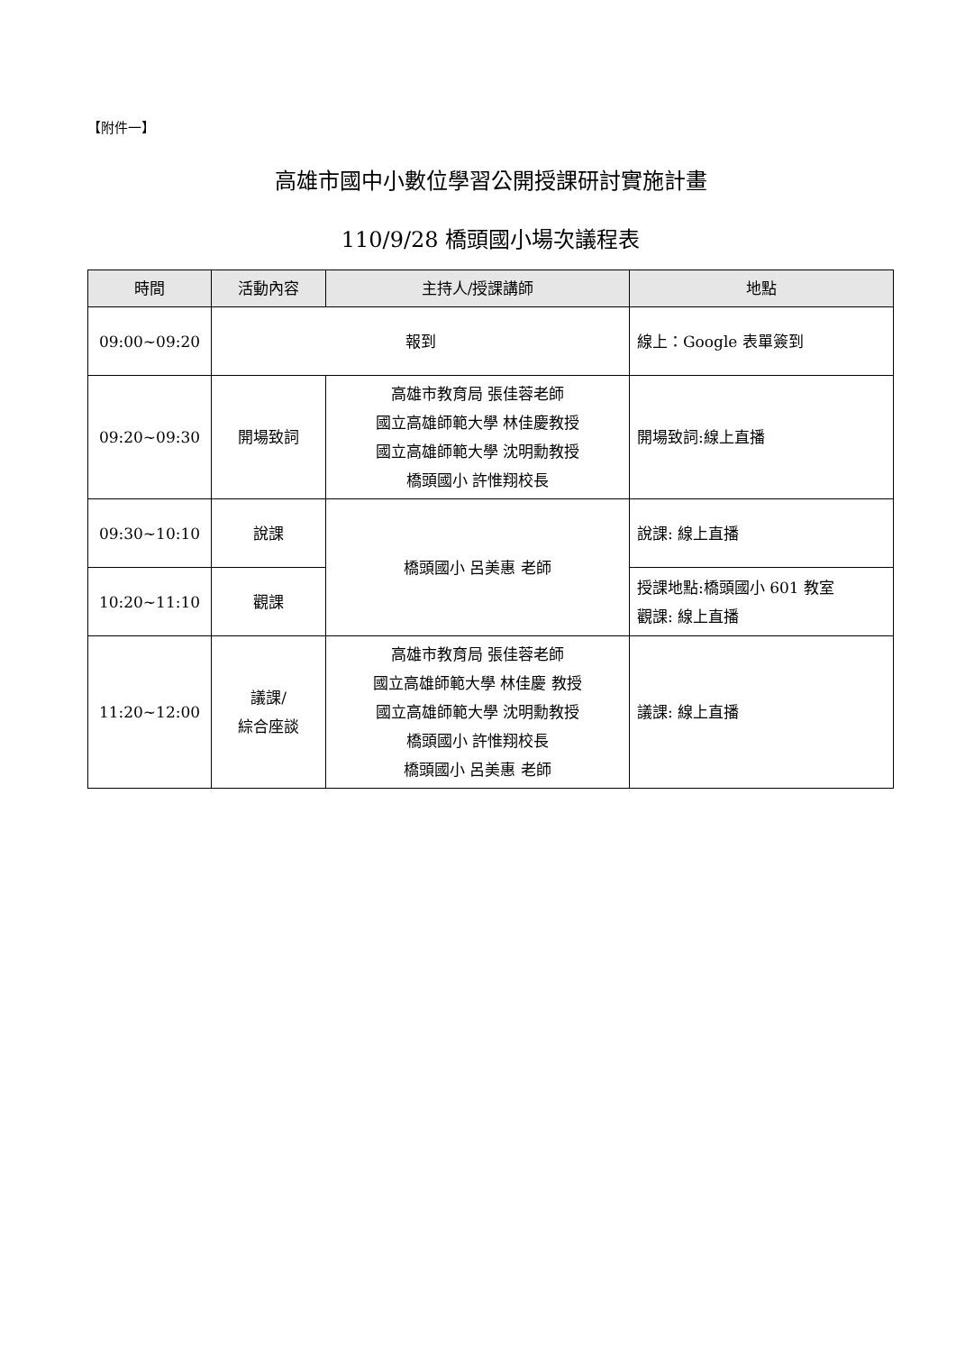【附件一】
高雄市國中小數位學習公開授課研討實施計畫
110/9/28 橋頭國小場次議程表
| 時間 | 活動內容 | 主持人/授課講師 | 地點 |
| --- | --- | --- | --- |
| 09:00~09:20 | 報到 | | 線上：Google 表單簽到 |
| 09:20~09:30 | 開場致詞 | 高雄市教育局 張佳蓉老師 國立高雄師範大學 林佳慶教授 國立高雄師範大學 沈明勳教授 橋頭國小 許惟翔校長 | 開場致詞:線上直播 |
| 09:30~10:10 | 說課 | 橋頭國小 呂美惠 老師 | 說課: 線上直播 |
| 10:20~11:10 | 觀課 | | 授課地點:橋頭國小 601 教室 觀課: 線上直播 |
| 11:20~12:00 | 議課/ 綜合座談 | 高雄市教育局 張佳蓉老師 國立高雄師範大學 林佳慶 教授 國立高雄師範大學 沈明勳教授 橋頭國小 許惟翔校長 橋頭國小 呂美惠 老師 | 議課: 線上直播 |